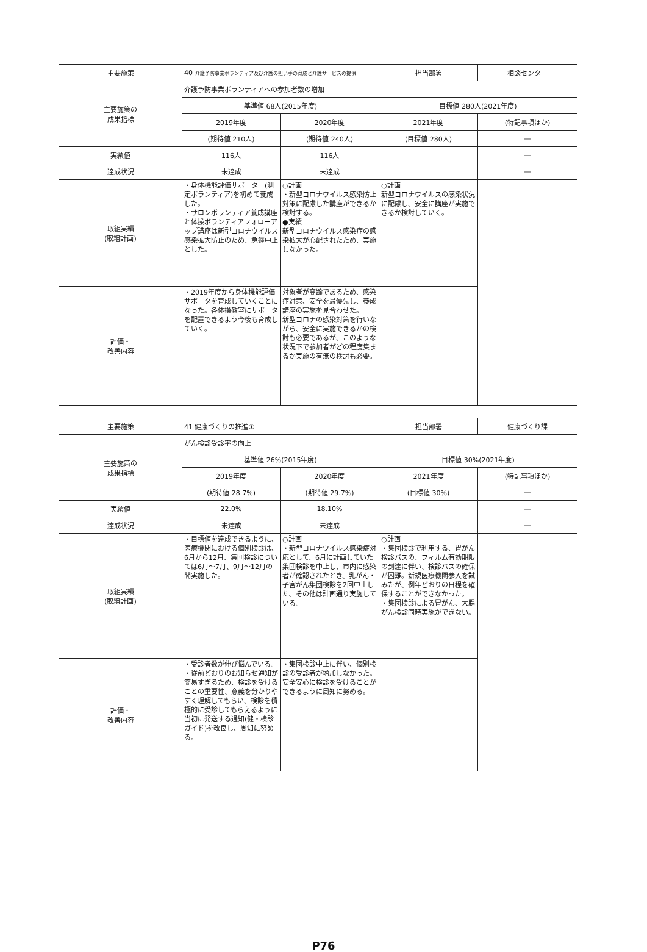| 主要施策 | 40 介護予防事業ボランティア及び介護の担い手の育成と介護サービスの提供 | | 担当部署 | 相談センター |
| 主要施策の 成果指標 | 介護予防事業ボランティアへの参加者数の増加 | | | |
| | 基準値 68人(2015年度) | | 目標値 280人(2021年度) | |
| | 2019年度 | 2020年度 | 2021年度 | (特記事項ほか) |
| | (期待値 210人) | (期待値 240人) | (目標値 280人) | ― |
| 実績値 | 116人 | 116人 | | ― |
| 達成状況 | 未達成 | 未達成 | | ― |
| 取組実績 (取組計画) | ・身体機能評価サポーター(測定ボランティア)を初めて養成した。 ・サロンボランティア養成講座と体操ボランティアフォローアップ講座は新型コロナウイルス感染拡大防止のため、急遽中止とした。 | ○計画 ・新型コロナウイルス感染防止対策に配慮した講座ができるか検討する。 ●実績 新型コロナウイルス感染症の感染拡大が心配されたため、実施しなかった。 | ○計画 新型コロナウイルスの感染状況に配慮し、安全に講座が実施できるか検討していく。 | |
| 評価・ 改善内容 | ・2019年度から身体機能評価サポータを育成していくことになった。各体操教室にサポータを配置できるよう今後も育成していく。 | 対象者が高齢であるため、感染症対策、安全を最優先し、養成講座の実施を見合わせた。 新型コロナの感染対策を行いながら、安全に実施できるかの検討も必要であるが、このような状況下で参加者がどの程度集まるか実施の有無の検討も必要。 | | |
| 主要施策 | 41 健康づくりの推進① | | 担当部署 | 健康づくり課 |
| 主要施策の 成果指標 | がん検診受診率の向上 | | | |
| | 基準値 26%(2015年度) | | 目標値 30%(2021年度) | |
| | 2019年度 | 2020年度 | 2021年度 | (特記事項ほか) |
| | (期待値 28.7%) | (期待値 29.7%) | (目標値 30%) | ― |
| 実績値 | 22.0% | 18.10% | | ― |
| 達成状況 | 未達成 | 未達成 | | ― |
| 取組実績 (取組計画) | ・目標値を達成できるように、医療機関における個別検診は、6月から12月、集団検診については6月～7月、9月～12月の間実施した。 | ○計画 ・新型コロナウイルス感染症対応として、6月に計画していた集団検診を中止し、市内に感染者が確認されたとき、乳がん・子宮がん集団検診を2回中止した。その他は計画通り実施している。 | ○計画 ・集団検診で利用する、胃がん検診バスの、フィルム有効期限の到達に伴い、検診バスの確保が困難。新規医療機関参入を試みたが、例年どおりの日程を確保することができなかった。 ・集団検診による胃がん、大腸がん検診同時実施ができない。 | |
| 評価・ 改善内容 | ・受診者数が伸び悩んでいる。 ・従前どおりのお知らせ通知が簡易すぎるため、検診を受けることの重要性、意義を分かりやすく理解してもらい、検診を積極的に受診してもらえるように当初に発送する通知(健・検診ガイド)を改良し、周知に努める。 | ・集団検診中止に伴い、個別検診の受診者が増加しなかった。 安全安心に検診を受けることができるように周知に努める。 | | |
P76